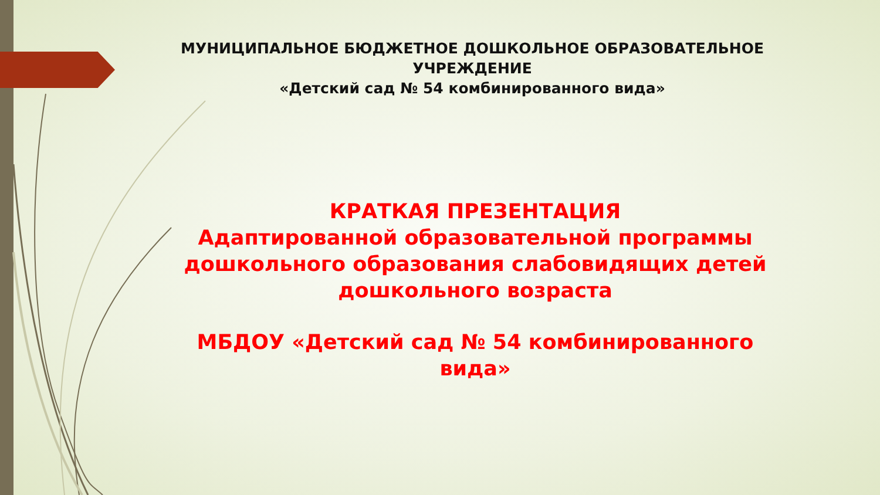МУНИЦИПАЛЬНОЕ БЮДЖЕТНОЕ ДОШКОЛЬНОЕ ОБРАЗОВАТЕЛЬНОЕ УЧРЕЖДЕНИЕ
«Детский сад № 54 комбинированного вида»
КРАТКАЯ ПРЕЗЕНТАЦИЯ
Адаптированной образовательной программы дошкольного образования слабовидящих детей дошкольного возраста
МБДОУ «Детский сад № 54 комбинированного вида»